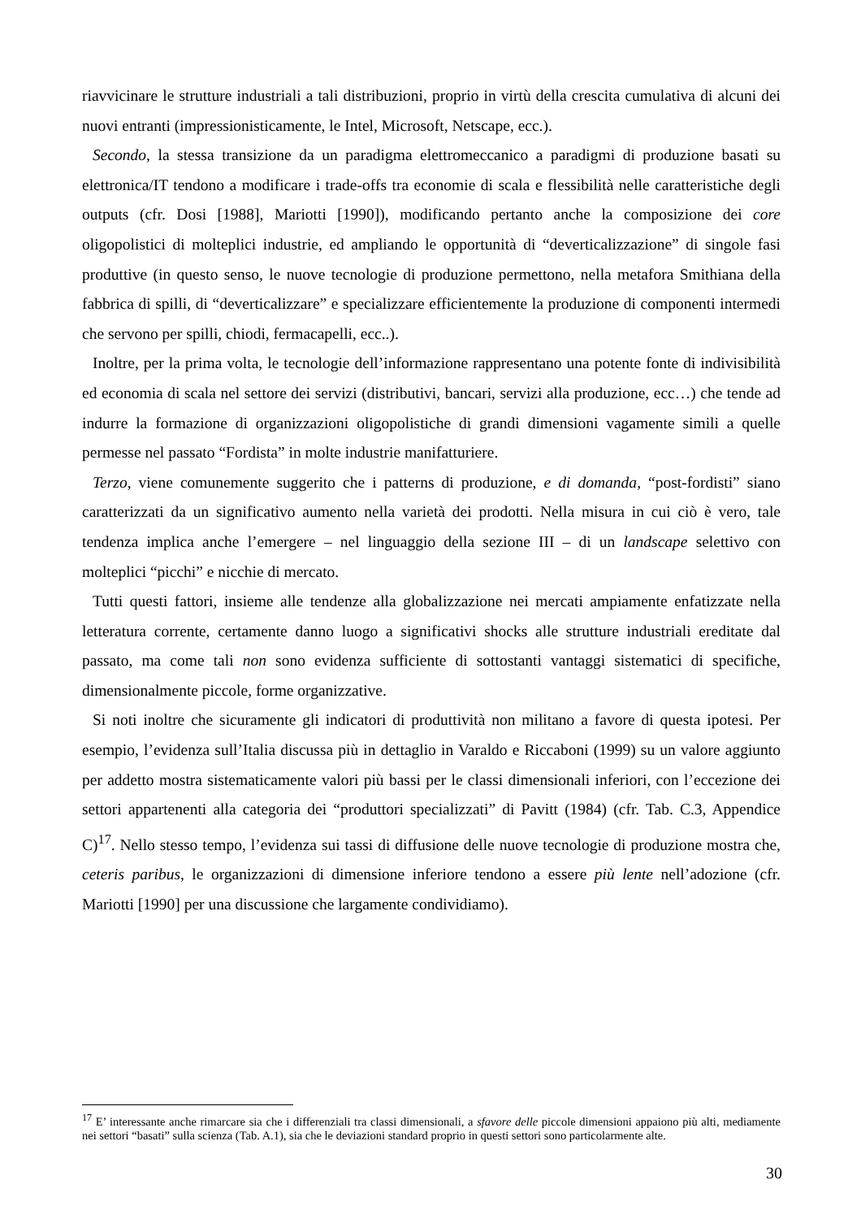riavvicinare le strutture industriali a tali distribuzioni, proprio in virtù della crescita cumulativa di alcuni dei nuovi entranti (impressionisticamente, le Intel, Microsoft, Netscape, ecc.).
Secondo, la stessa transizione da un paradigma elettromeccanico a paradigmi di produzione basati su elettronica/IT tendono a modificare i trade-offs tra economie di scala e flessibilità nelle caratteristiche degli outputs (cfr. Dosi [1988], Mariotti [1990]), modificando pertanto anche la composizione dei core oligopolistici di molteplici industrie, ed ampliando le opportunità di “deverticalizzazione” di singole fasi produttive (in questo senso, le nuove tecnologie di produzione permettono, nella metafora Smithiana della fabbrica di spilli, di “deverticalizzare” e specializzare efficientemente la produzione di componenti intermedi che servono per spilli, chiodi, fermacapelli, ecc..).
Inoltre, per la prima volta, le tecnologie dell’informazione rappresentano una potente fonte di indivisibilità ed economia di scala nel settore dei servizi (distributivi, bancari, servizi alla produzione, ecc…) che tende ad indurre la formazione di organizzazioni oligopolistiche di grandi dimensioni vagamente simili a quelle permesse nel passato “Fordista” in molte industrie manifatturiere.
Terzo, viene comunemente suggerito che i patterns di produzione, e di domanda, “post-fordisti” siano caratterizzati da un significativo aumento nella varietà dei prodotti. Nella misura in cui ciò è vero, tale tendenza implica anche l’emergere – nel linguaggio della sezione III – di un landscape selettivo con molteplici “picchi” e nicchie di mercato.
Tutti questi fattori, insieme alle tendenze alla globalizzazione nei mercati ampiamente enfatizzate nella letteratura corrente, certamente danno luogo a significativi shocks alle strutture industriali ereditate dal passato, ma come tali non sono evidenza sufficiente di sottostanti vantaggi sistematici di specifiche, dimensionalmente piccole, forme organizzative.
Si noti inoltre che sicuramente gli indicatori di produttività non militano a favore di questa ipotesi. Per esempio, l’evidenza sull’Italia discussa più in dettaglio in Varaldo e Riccaboni (1999) su un valore aggiunto per addetto mostra sistematicamente valori più bassi per le classi dimensionali inferiori, con l’eccezione dei settori appartenenti alla categoria dei “produttori specializzati” di Pavitt (1984) (cfr. Tab. C.3, Appendice C)<sup>17</sup>. Nello stesso tempo, l’evidenza sui tassi di diffusione delle nuove tecnologie di produzione mostra che, ceteris paribus, le organizzazioni di dimensione inferiore tendono a essere più lente nell’adozione (cfr. Mariotti [1990] per una discussione che largamente condividiamo).
<sup>17</sup> E’ interessante anche rimarcare sia che i differenziali tra classi dimensionali, a sfavore delle piccole dimensioni appaiono più alti, mediamente nei settori “basati” sulla scienza (Tab. A.1), sia che le deviazioni standard proprio in questi settori sono particolarmente alte.
30